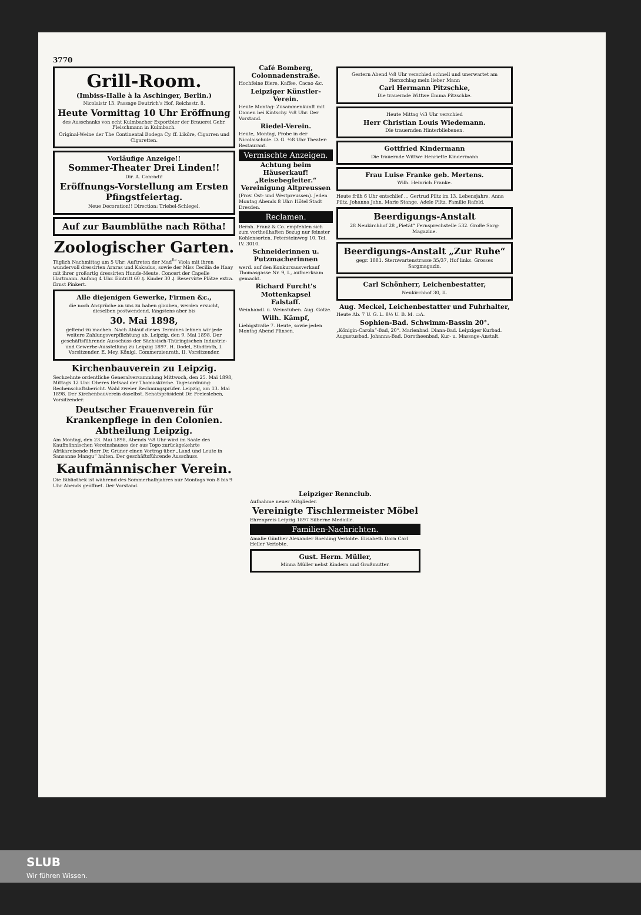3770
Grill-Room.
(Imbiss-Halle à la Aschinger, Berlin.)
Nicolaistr 13. Passage Deutrich's Hof, Reichsstr. 8.
Heute Vormittag 10 Uhr Eröffnung
des Ausschanks von echt Kulmbacher Exportbier der Brauerei Gebr. Fleischmann in Kulmbach.
Original-Weine der The Continental Bodega Cy. ff. Liköre, Cigarren und Cigaretten.
Vorläufige Anzeige!!
Sommer-Theater Drei Linden!!
Dir. A. Conradi!
Eröffnungs-Vorstellung am Ersten Pfingstfeiertag.
Neue Decoration!! Direction: Triebel-Schlegel.
Auf zur Baumblüthe nach Rötha!
Zoologischer Garten.
Täglich Nachmittag um 5 Uhr: Auftreten der Mad<sup>lle</sup> Viola mit ihren wundervoll dressirten Araras und Kakadus, sowie der Miss Cecilia de Haay mit ihrer großartig dressirten Hunde-Meute. Concert der Capelle Hartmann. Anfang 4 Uhr. Eintritt 60 ₰. Kinder 30 ₰. Reservirte Plätze extra. Ernst Pinkert.
Alle diejenigen Gewerke, Firmen &c.,
die noch Ansprüche an uns zu haben glauben, werden ersucht, dieselben postwendend, längstens aber bis
30. Mai 1898,
geltend zu machen. Nach Ablauf dieses Termines lehnen wir jede weitere Zahlungsverpflichtung ab. Leipzig, den 9. Mai 1898. Der geschäftsführende Ausschuss der Sächsisch-Thüringischen Industrie- und Gewerbe-Ausstellung zu Leipzig 1897. H. Dodel, Stadtrath, I. Vorsitzender. E. Mey, Königl. Commerzienrath, II. Vorsitzender.
Kirchenbauverein zu Leipzig.
Sechzehnte ordentliche Generalversammlung Mittwoch, den 25. Mai 1898, Mittags 12 Uhr. Oberes Betsaal der Thomaskirche. Tagesordnung: Rechenschaftsbericht. Wahl zweier Rechnungsprüfer. Leipzig, am 13. Mai 1898. Der Kirchenbauverein daselbst. Senatspräsident Dr. Freiesleben, Vorsitzender.
Deutscher Frauenverein für Krankenpflege in den Colonien. Abtheilung Leipzig.
Am Montag, den 23. Mai 1898, Abends ½8 Uhr wird im Saale des Kaufmännischen Vereinshauses der aus Togo zurückgekehrte Afrikareisende Herr Dr. Gruner einen Vortrag über „Land und Leute in Sansanne Mangu“ halten. Der geschäftsführende Ausschuss.
Kaufmännischer Verein.
Die Bibliothek ist während des Sommerhalbjahres nur Montags von 8 bis 9 Uhr Abends geöffnet. Der Vorstand.
Café Bomberg, Colonnadenstraße.
Hochfeine Biere, Kaffee, Cacao &c.
Leipziger Künstler-Verein.
Heute Montag: Zusammenkunft mit Damen bei Kintschy. ½8 Uhr. Der Vorstand.
Riedel-Verein.
Heute, Montag, Probe in der Nicolaischule. D. G. ½8 Uhr Theater-Restaurant.
Vermischte Anzeigen.
Achtung beim Häuserkauf!
„Reisebegleiter.“
Vereinigung Altpreussen
(Prov. Ost- und Westpreussen). Jeden Montag Abends 8 Uhr: Hôtel Stadt Dresden.
Reclamen.
Bernh. Franz & Co. empfehlen sich zum vortheilhaften Bezug nur feinster Kohlensorten. Petersteinweg 10. Tel. IV. 3010.
Schneiderinnen u. Putzmacherinnen
werd. auf den Konkursausverkauf Thomasgasse Nr. 9, I., aufmerksam gemacht.
Richard Furcht's Mottenkapsel
Falstaff.
Weinhandl. u. Weinstuben. Aug. Götze.
Wilh. Kämpf,
Liebigstraße 7. Heute, sowie jeden Montag Abend Plinsen.
Gestern Abend ½8 Uhr verschied schnell und unerwartet am Herzschlag mein lieber Mann
Carl Hermann Pitzschke,
Die trauernde Wittwe Emma Pitzschke.
Heute Mittag ½3 Uhr verschied
Herr Christian Louis Wiedemann.
Die trauernden Hinterbliebenen.
Gottfried Kindermann
Die trauernde Wittwe Henriette Kindermann
Frau Luise Franke geb. Mertens.
Wilh. Heinrich Franke.
Heute früh 6 Uhr entschlief ... Gertrud Piltz im 13. Lebensjahre. Anna Piltz, Johanna Jahn, Marie Stange, Adele Piltz, Familie Rafeld.
Beerdigungs-Anstalt
28 Neukirchhof 28 „Pietät“ Fernsprechstelle 532. Große Sarg-Magazine.
Beerdigungs-Anstalt „Zur Ruhe“
gegr. 1881. Sternwartenstrasse 35/37, Hof links. Grosses Sargmagazin.
Carl Schönherr, Leichenbestatter,
Neukirchhof 30, II.
Aug. Meckel, Leichenbestatter und Fuhrhalter,
Heute Ab. 7 U. G. L. 8½ U. B. M. ▭A.
Sophien-Bad. Schwimm-Bassin 20°.
„Königin-Carola“-Bad, 20°. Marienbad. Diana-Bad. Leipziger Kurbad. Augustusbad. Johanna-Bad. Dorotheenbad, Kur- u. Massage-Anstalt.
Leipziger Rennclub.
Aufnahme neuer Mitglieder.
Vereinigte Tischlermeister Möbel
Ehrenpreis Leipzig 1897 Silberne Medaille.
Familien-Nachrichten.
Amalie Günther Alexander Roehling Verlobte. Elisabeth Dorn Carl Heller Verlobte.
Gust. Herm. Müller,
Minna Müller nebst Kindern und Großmutter.
SLUB
Wir führen Wissen.